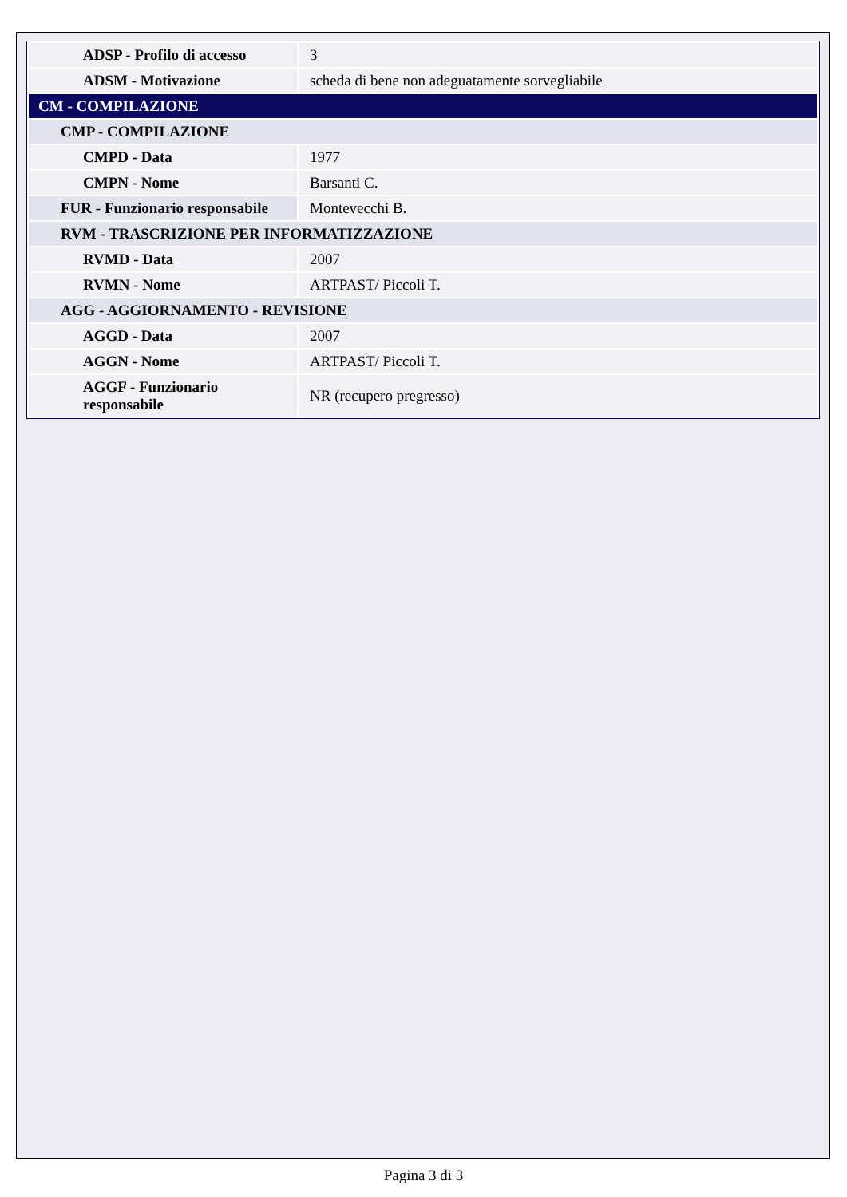| ADSP - Profilo di accesso | 3 |
| ADSM - Motivazione | scheda di bene non adeguatamente sorvegliabile |
| CM - COMPILAZIONE | |
| CMP - COMPILAZIONE | |
| CMPD - Data | 1977 |
| CMPN - Nome | Barsanti C. |
| FUR - Funzionario responsabile | Montevecchi B. |
| RVM - TRASCRIZIONE PER INFORMATIZZAZIONE | |
| RVMD - Data | 2007 |
| RVMN - Nome | ARTPAST/ Piccoli T. |
| AGG - AGGIORNAMENTO - REVISIONE | |
| AGGD - Data | 2007 |
| AGGN - Nome | ARTPAST/ Piccoli T. |
| AGGF - Funzionario responsabile | NR (recupero pregresso) |
Pagina 3 di 3